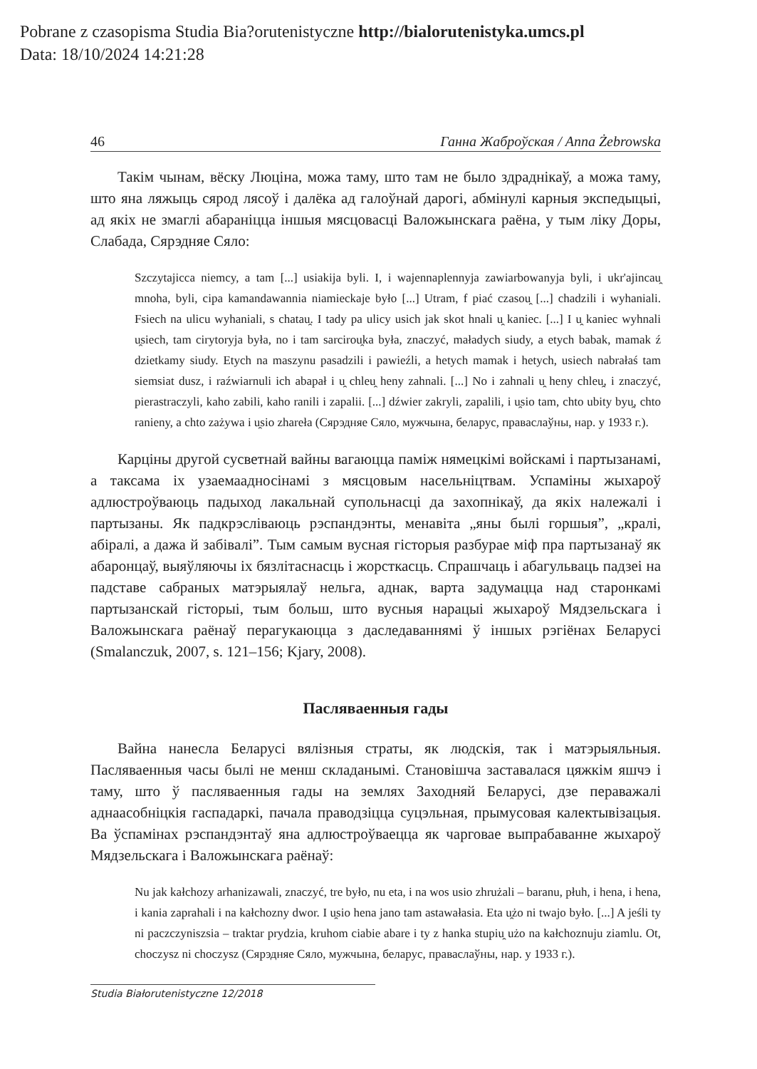Pobrane z czasopisma Studia Bia?orutenistyczne http://bialorutenistyka.umcs.pl
Data: 18/10/2024 14:21:28
46 Ганна Жаброўская / Anna Żebrowska
Такім чынам, вёску Люціна, можа таму, што там не было здраднікаў, а можа таму, што яна ляжыць сярод лясоў і далёка ад галоўнай дарогі, абмінулі карныя экспедыцыі, ад якіх не змаглі абараніцца іншыя мясцовасці Валожынскага раёна, у тым ліку Доры, Слабада, Сярэдняе Сяло:
Szczytajicca niemcy, a tam [...] usiakija byli. I, i wajennaplennyja zawiarbowanyja byli, i ukr'ajincau̯ mnoha, byli, cipa kamandawannia niamieckaje było [...] Utram, f piać czasou̯ [...] chadzili i wyhaniali. Fsiech na ulicu wyhaniali, s chatau̯. I tady pa ulicy usich jak skot hnali u̯ kaniec. [...] I u̯ kaniec wyhnali u̯siech, tam cirytoryja była, no i tam sarcirou̯ka była, znaczyć, maładych siudy, a etych babak, mamak ź dzietkamy siudy. Etych na maszynu pasadzili i pawieźli, a hetych mamak i hetych, usiech nabrałaś tam siemsiat dusz, i raźwiarnuli ich abapał i u̯ chleu̯ heny zahnali. [...] No i zahnali u̯ heny chleu̯, i znaczyć, pierastraczyli, kaho zabili, kaho ranili i zapalii. [...] dźwier zakryli, zapalili, i u̯sio tam, chto ubity byu̯, chto ranieny, a chto zażywa i u̯sio zhareła (Сярэдняе Сяло, мужчына, беларус, праваслаўны, нар. у 1933 г.).
Карціны другой сусветнай вайны вагаюцца паміж нямецкімі войскамі і партызанамі, а таксама іх узаемаадносінамі з мясцовым насельніцтвам. Успаміны жыхароў адлюстроўваюць падыход лакальнай супольнасці да захопнікаў, да якіх належалі і партызаны. Як падкрэсліваюць рэспандэнты, менавіта „яны былі горшыя”, „кралі, абіралі, а дажа й забівалі”. Тым самым вусная гісторыя разбурае міф пра партызанаў як абаронцаў, выяўляючы іх бязлітаснасць і жорсткасць. Спрашчаць і абагульваць падзеі на падставе сабраных матэрыялаў нельга, аднак, варта задумацца над старонкамі партызанскай гісторыі, тым больш, што вусныя нарацыі жыхароў Мядзельскага і Валожынскага раёнаў перагукаюцца з даследаваннямі ў іншых рэгіёнах Беларусі (Smalanczuk, 2007, s. 121–156; Kjary, 2008).
Пасляваенныя гады
Вайна нанесла Беларусі вялізныя страты, як людскія, так і матэрыяльныя. Пасляваенныя часы былі не менш складанымі. Становішча заставалася цяжкім яшчэ і таму, што ў пасляваенныя гады на землях Заходняй Беларусі, дзе пераважалі аднаасобніцкія гаспадаркі, пачала праводзіцца суцэльная, прымусовая калектывізацыя. Ва ўспамінах рэспандэнтаў яна адлюстроўваецца як чарговае выпрабаванне жыхароў Мядзельскага і Валожынскага раёнаў:
Nu jak kałchozy arhanizawali, znaczyć, tre było, nu eta, i na wos usio zhrużali – baranu, płuh, i hena, i hena, i kania zaprahali i na kałchozny dwor. I u̯sio hena jano tam astawałasia. Eta u̯żo ni twajo było. [...] A jeśli ty ni paczczyniszsia – traktar prydzia, kruhom ciabie abare i ty z hanka stupiu̯ użo na kałchoznuju ziamlu. Ot, choczysz ni choczysz (Сярэдняе Сяло, мужчына, беларус, праваслаўны, нар. у 1933 г.).
Studia Białorutenistyczne 12/2018